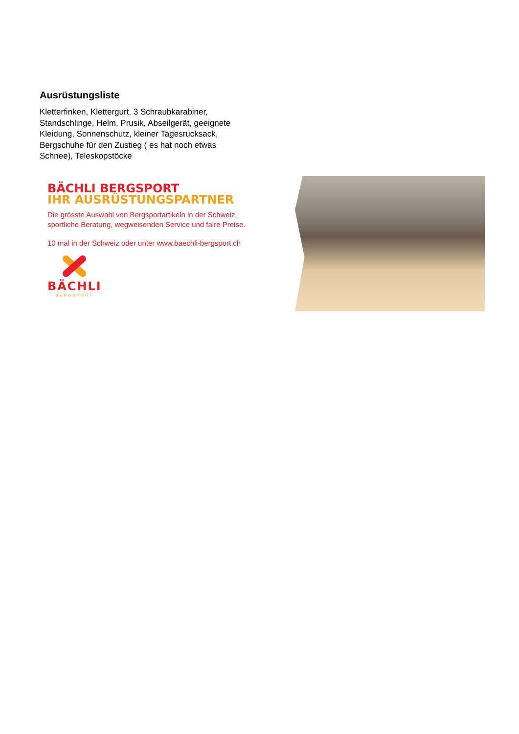Ausrüstungsliste
Kletterfinken, Klettergurt, 3 Schraubkarabiner, Standschlinge, Helm, Prusik, Abseilgerät, geeignete Kleidung, Sonnenschutz, kleiner Tagesrucksack, Bergschuhe für den Zustieg ( es hat noch etwas Schnee), Teleskopstöcke
BÄCHLI BERGSPORT
IHR AUSRÜSTUNGSPARTNER
Die grösste Auswahl von Bergsportartikeln in der Schweiz,
sportliche Beratung, wegweisenden Service und faire Preise.
10 mal in der Schweiz oder unter www.baechli-bergsport.ch
BÄCHLI
BERGSPORT